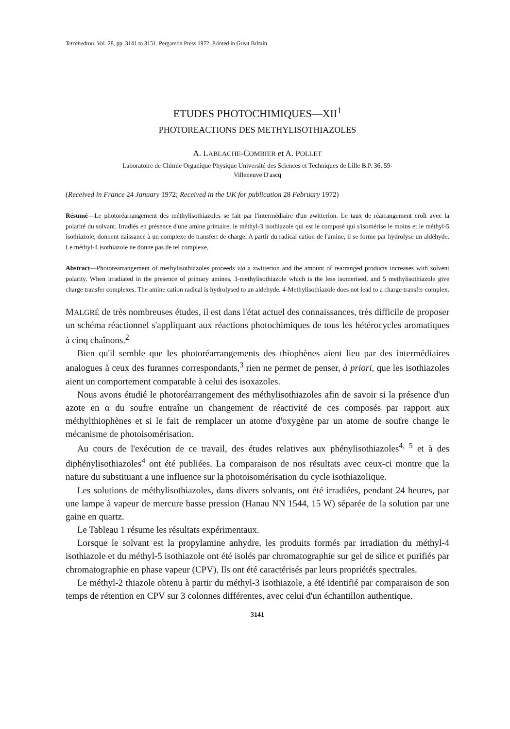Tetrahedron. Vol. 28, pp. 3141 to 3151. Pergamon Press 1972. Printed in Great Britain
ETUDES PHOTOCHIMIQUES—XII<sup>1</sup>
PHOTOREACTIONS DES METHYLISOTHIAZOLES
A. LABLACHE-COMBIER et A. POLLET
Laboratoire de Chimie Organique Physique Université des Sciences et Techniques de Lille B.P. 36, 59-
Villeneuve D'ascq
(Received in France 24 January 1972; Received in the UK for publication 28 February 1972)
Résumé—Le photoréarrangement des méthylisothiazoles se fait par l'intermédiaire d'un zwitterion. Le taux de réarrangement croît avec la polarité du solvant. Irradiés en présence d'une amine primaire, le méthyl-3 isothiazole qui est le composé qui s'isomérise le moins et le méthyl-5 isothiazole, donnent naissance à un complexe de transfert de charge. A partir du radical cation de l'amine, il se forme par hydrolyse un aldéhyde. Le méthyl-4 isothiazole ne donne pas de tel complexe.
Abstract—Photorearrangement of methylisothiazoles proceeds via a zwitterion and the amount of rearranged products increases with solvent polarity. When irradiated in the presence of primary amines, 3-methylisothiazole which is the less isomerised, and 5 methylisothiazole give charge transfer complexes. The amine cation radical is hydrolysed to an aldehyde. 4-Methylisothiazole does not lead to a charge transfer complex.
MALGRÉ de très nombreuses études, il est dans l'état actuel des connaissances, très difficile de proposer un schéma réactionnel s'appliquant aux réactions photochimiques de tous les hétérocycles aromatiques à cinq chaînons.<sup>2</sup>
Bien qu'il semble que les photoréarrangements des thiophènes aient lieu par des intermédiaires analogues à ceux des furannes correspondants,<sup>3</sup> rien ne permet de penser, à priori, que les isothiazoles aient un comportement comparable à celui des isoxazoles.
Nous avons étudié le photoréarrangement des méthylisothiazoles afin de savoir si la présence d'un azote en α du soufre entraîne un changement de réactivité de ces composés par rapport aux méthylthiophènes et si le fait de remplacer un atome d'oxygène par un atome de soufre change le mécanisme de photoisomérisation.
Au cours de l'exécution de ce travail, des études relatives aux phénylisothiazoles<sup>4, 5</sup> et à des diphénylisothiazoles<sup>4</sup> ont été publiées. La comparaison de nos résultats avec ceux-ci montre que la nature du substituant a une influence sur la photoisomérisation du cycle isothiazolique.
Les solutions de méthylisothiazoles, dans divers solvants, ont été irradiées, pendant 24 heures, par une lampe à vapeur de mercure basse pression (Hanau NN 1544, 15 W) séparée de la solution par une gaine en quartz.
Le Tableau 1 résume les résultats expérimentaux.
Lorsque le solvant est la propylamine anhydre, les produits formés par irradiation du méthyl-4 isothiazole et du méthyl-5 isothiazole ont été isolés par chromatographie sur gel de silice et purifiés par chromatographie en phase vapeur (CPV). Ils ont été caractérisés par leurs propriétés spectrales.
Le méthyl-2 thiazole obtenu à partir du méthyl-3 isothiazole, a été identifié par comparaison de son temps de rétention en CPV sur 3 colonnes différentes, avec celui d'un échantillon authentique.
3141